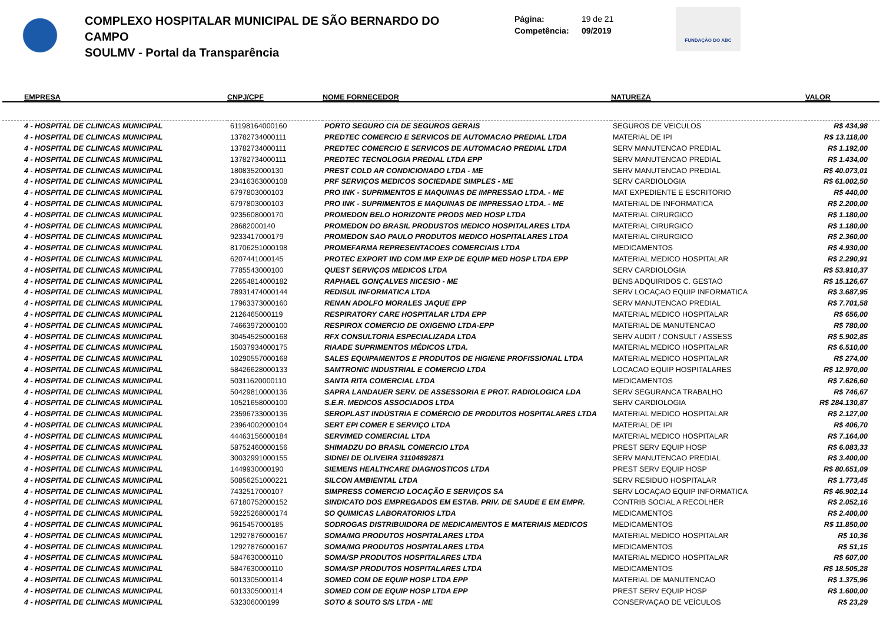COMPLEXO HOSPITALAR MUNICIPAL DE SÃO BERNARDO DO CAMPO
SOULMV - Portal da Transparência
Página: 19 de 21
Competência: 09/2019
FUNDAÇÃO DO ABC
| EMPRESA | CNPJ/CPF | NOME FORNECEDOR | NATUREZA | VALOR |
| --- | --- | --- | --- | --- |
| 4 - HOSPITAL DE CLINICAS MUNICIPAL | 61198164000160 | PORTO SEGURO CIA DE SEGUROS GERAIS | SEGUROS DE VEICULOS | R$ 434,98 |
| 4 - HOSPITAL DE CLINICAS MUNICIPAL | 13782734000111 | PREDTEC COMERCIO E SERVICOS DE AUTOMACAO PREDIAL LTDA | MATERIAL DE IPI | R$ 13.118,00 |
| 4 - HOSPITAL DE CLINICAS MUNICIPAL | 13782734000111 | PREDTEC COMERCIO E SERVICOS DE AUTOMACAO PREDIAL LTDA | SERV MANUTENCAO PREDIAL | R$ 1.192,00 |
| 4 - HOSPITAL DE CLINICAS MUNICIPAL | 13782734000111 | PREDTEC TECNOLOGIA PREDIAL LTDA EPP | SERV MANUTENCAO PREDIAL | R$ 1.434,00 |
| 4 - HOSPITAL DE CLINICAS MUNICIPAL | 1808352000130 | PREST COLD AR CONDICIONADO LTDA - ME | SERV MANUTENCAO PREDIAL | R$ 40.073,01 |
| 4 - HOSPITAL DE CLINICAS MUNICIPAL | 23416363000108 | PRF SERVIÇOS MEDICOS SOCIEDADE SIMPLES - ME | SERV CARDIOLOGIA | R$ 61.002,50 |
| 4 - HOSPITAL DE CLINICAS MUNICIPAL | 6797803000103 | PRO INK - SUPRIMENTOS E MAQUINAS DE IMPRESSAO LTDA. - ME | MAT EXPEDIENTE E ESCRITORIO | R$ 440,00 |
| 4 - HOSPITAL DE CLINICAS MUNICIPAL | 6797803000103 | PRO INK - SUPRIMENTOS E MAQUINAS DE IMPRESSAO LTDA. - ME | MATERIAL DE INFORMATICA | R$ 2.200,00 |
| 4 - HOSPITAL DE CLINICAS MUNICIPAL | 9235608000170 | PROMEDON BELO HORIZONTE PRODS MED HOSP LTDA | MATERIAL CIRURGICO | R$ 1.180,00 |
| 4 - HOSPITAL DE CLINICAS MUNICIPAL | 28682000140 | PROMEDON DO BRASIL PRODUSTOS MEDICO HOSPITALARES LTDA | MATERIAL CIRURGICO | R$ 1.180,00 |
| 4 - HOSPITAL DE CLINICAS MUNICIPAL | 9233417000179 | PROMEDON SAO PAULO PRODUTOS MEDICO HOSPITALARES LTDA | MATERIAL CIRURGICO | R$ 2.360,00 |
| 4 - HOSPITAL DE CLINICAS MUNICIPAL | 81706251000198 | PROMEFARMA REPRESENTACOES COMERCIAIS LTDA | MEDICAMENTOS | R$ 4.930,00 |
| 4 - HOSPITAL DE CLINICAS MUNICIPAL | 6207441000145 | PROTEC EXPORT IND COM IMP EXP DE EQUIP MED HOSP LTDA EPP | MATERIAL MEDICO HOSPITALAR | R$ 2.290,91 |
| 4 - HOSPITAL DE CLINICAS MUNICIPAL | 7785543000100 | QUEST SERVIÇOS MEDICOS LTDA | SERV CARDIOLOGIA | R$ 53.910,37 |
| 4 - HOSPITAL DE CLINICAS MUNICIPAL | 22654814000182 | RAPHAEL GONÇALVES NICESIO - ME | BENS ADQUIRIDOS C. GESTAO | R$ 15.126,67 |
| 4 - HOSPITAL DE CLINICAS MUNICIPAL | 78931474000144 | REDISUL INFORMATICA LTDA | SERV LOCAÇAO EQUIP INFORMATICA | R$ 3.687,95 |
| 4 - HOSPITAL DE CLINICAS MUNICIPAL | 17963373000160 | RENAN ADOLFO MORALES JAQUE EPP | SERV MANUTENCAO PREDIAL | R$ 7.701,58 |
| 4 - HOSPITAL DE CLINICAS MUNICIPAL | 2126465000119 | RESPIRATORY CARE HOSPITALAR LTDA EPP | MATERIAL MEDICO HOSPITALAR | R$ 656,00 |
| 4 - HOSPITAL DE CLINICAS MUNICIPAL | 74663972000100 | RESPIROX COMERCIO DE OXIGENIO LTDA-EPP | MATERIAL DE MANUTENCAO | R$ 780,00 |
| 4 - HOSPITAL DE CLINICAS MUNICIPAL | 30454525000168 | RFX CONSULTORIA ESPECIALIZADA LTDA | SERV AUDIT / CONSULT / ASSESS | R$ 5.902,85 |
| 4 - HOSPITAL DE CLINICAS MUNICIPAL | 15037934000175 | RIAADE SUPRIMENTOS MÉDICOS LTDA. | MATERIAL MEDICO HOSPITALAR | R$ 6.510,00 |
| 4 - HOSPITAL DE CLINICAS MUNICIPAL | 10290557000168 | SALES EQUIPAMENTOS E PRODUTOS DE HIGIENE PROFISSIONAL LTDA | MATERIAL MEDICO HOSPITALAR | R$ 274,00 |
| 4 - HOSPITAL DE CLINICAS MUNICIPAL | 58426628000133 | SAMTRONIC INDUSTRIAL E COMERCIO LTDA | LOCACAO EQUIP HOSPITALARES | R$ 12.970,00 |
| 4 - HOSPITAL DE CLINICAS MUNICIPAL | 50311620000110 | SANTA RITA COMERCIAL LTDA | MEDICAMENTOS | R$ 7.626,60 |
| 4 - HOSPITAL DE CLINICAS MUNICIPAL | 50429810000136 | SAPRA LANDAUER SERV. DE ASSESSORIA E PROT. RADIOLOGICA LDA | SERV SEGURANCA TRABALHO | R$ 746,67 |
| 4 - HOSPITAL DE CLINICAS MUNICIPAL | 10521658000100 | S.E.R. MEDICOS ASSOCIADOS LTDA | SERV CARDIOLOGIA | R$ 284.130,87 |
| 4 - HOSPITAL DE CLINICAS MUNICIPAL | 23596733000136 | SEROPLAST INDÚSTRIA E COMÉRCIO DE PRODUTOS HOSPITALARES LTDA | MATERIAL MEDICO HOSPITALAR | R$ 2.127,00 |
| 4 - HOSPITAL DE CLINICAS MUNICIPAL | 23964002000104 | SERT EPI COMER E SERVIÇO LTDA | MATERIAL DE IPI | R$ 406,70 |
| 4 - HOSPITAL DE CLINICAS MUNICIPAL | 44463156000184 | SERVIMED COMERCIAL LTDA | MATERIAL MEDICO HOSPITALAR | R$ 7.164,00 |
| 4 - HOSPITAL DE CLINICAS MUNICIPAL | 58752460000156 | SHIMADZU DO BRASIL COMERCIO LTDA | PREST SERV EQUIP HOSP | R$ 6.083,33 |
| 4 - HOSPITAL DE CLINICAS MUNICIPAL | 30032991000155 | SIDNEI DE OLIVEIRA 31104892871 | SERV MANUTENCAO PREDIAL | R$ 3.400,00 |
| 4 - HOSPITAL DE CLINICAS MUNICIPAL | 1449930000190 | SIEMENS HEALTHCARE DIAGNOSTICOS LTDA | PREST SERV EQUIP HOSP | R$ 80.651,09 |
| 4 - HOSPITAL DE CLINICAS MUNICIPAL | 50856251000221 | SILCON AMBIENTAL LTDA | SERV RESIDUO HOSPITALAR | R$ 1.773,45 |
| 4 - HOSPITAL DE CLINICAS MUNICIPAL | 7432517000107 | SIMPRESS COMERCIO LOCAÇÃO E SERVIÇOS SA | SERV LOCAÇAO EQUIP INFORMATICA | R$ 46.902,14 |
| 4 - HOSPITAL DE CLINICAS MUNICIPAL | 67180752000152 | SINDICATO DOS EMPREGADOS EM ESTAB. PRIV. DE SAUDE E EM EMPR. | CONTRIB SOCIAL A RECOLHER | R$ 2.052,16 |
| 4 - HOSPITAL DE CLINICAS MUNICIPAL | 59225268000174 | SO QUIMICAS LABORATORIOS LTDA | MEDICAMENTOS | R$ 2.400,00 |
| 4 - HOSPITAL DE CLINICAS MUNICIPAL | 9615457000185 | SODROGAS DISTRIBUIDORA DE MEDICAMENTOS E MATERIAIS MEDICOS | MEDICAMENTOS | R$ 11.850,00 |
| 4 - HOSPITAL DE CLINICAS MUNICIPAL | 12927876000167 | SOMA/MG PRODUTOS HOSPITALARES LTDA | MATERIAL MEDICO HOSPITALAR | R$ 10,36 |
| 4 - HOSPITAL DE CLINICAS MUNICIPAL | 12927876000167 | SOMA/MG PRODUTOS HOSPITALARES LTDA | MEDICAMENTOS | R$ 51,15 |
| 4 - HOSPITAL DE CLINICAS MUNICIPAL | 5847630000110 | SOMA/SP PRODUTOS HOSPITALARES LTDA | MATERIAL MEDICO HOSPITALAR | R$ 607,00 |
| 4 - HOSPITAL DE CLINICAS MUNICIPAL | 5847630000110 | SOMA/SP PRODUTOS HOSPITALARES LTDA | MEDICAMENTOS | R$ 18.505,28 |
| 4 - HOSPITAL DE CLINICAS MUNICIPAL | 6013305000114 | SOMED COM DE EQUIP HOSP LTDA EPP | MATERIAL DE MANUTENCAO | R$ 1.375,96 |
| 4 - HOSPITAL DE CLINICAS MUNICIPAL | 6013305000114 | SOMED COM DE EQUIP HOSP LTDA EPP | PREST SERV EQUIP HOSP | R$ 1.600,00 |
| 4 - HOSPITAL DE CLINICAS MUNICIPAL | 532306000199 | SOTO & SOUTO S/S LTDA - ME | CONSERVAÇAO DE VEÍCULOS | R$ 23,29 |